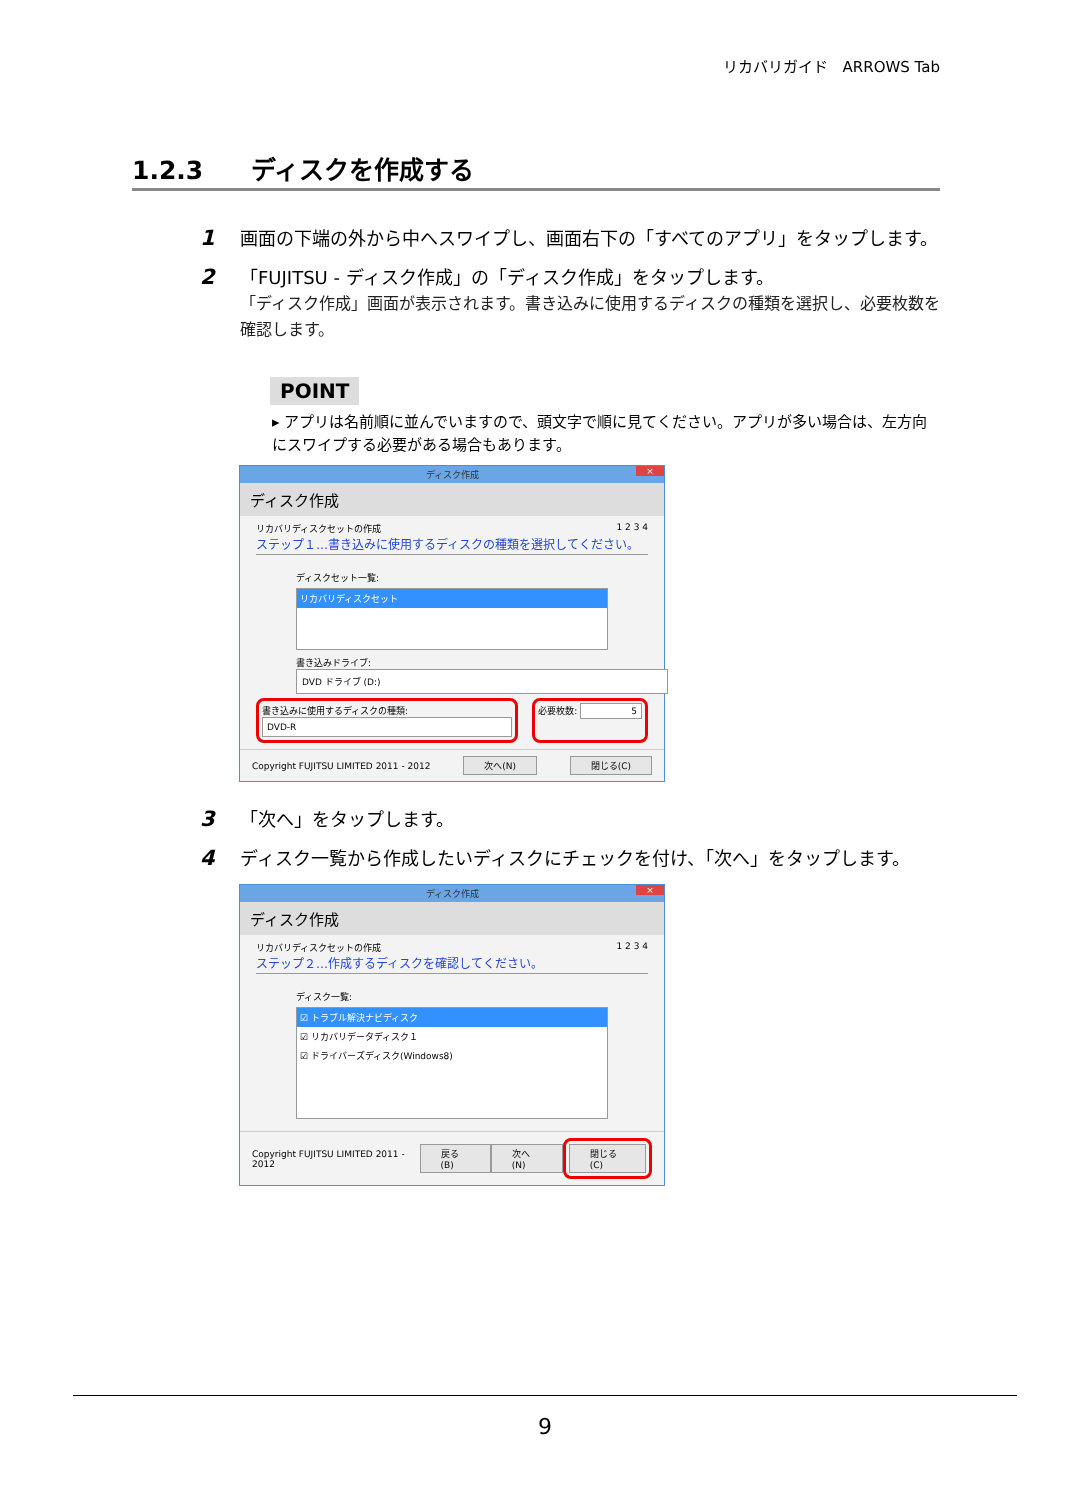リカバリガイド　ARROWS Tab
1.2.3 ディスクを作成する
1
画面の下端の外から中へスワイプし、画面右下の「すべてのアプリ」をタップします。
2
「FUJITSU - ディスク作成」の「ディスク作成」をタップします。
「ディスク作成」画面が表示されます。書き込みに使用するディスクの種類を選択し、必要枚数を確認します。
POINT
▸ アプリは名前順に並んでいますので、頭文字で順に見てください。アプリが多い場合は、左方向にスワイプする必要がある場合もあります。
ディスク作成 ×
ディスク作成
リカバリディスクセットの作成 1 2 3 4
ステップ１…書き込みに使用するディスクの種類を選択してください。
ディスクセット一覧:
リカバリディスクセット
書き込みドライブ:
DVD ドライブ (D:)
書き込みに使用するディスクの種類:
DVD-R
必要枚数: 5
Copyright FUJITSU LIMITED 2011 - 2012 次へ(N) 閉じる(C)
3
「次へ」をタップします。
4
ディスク一覧から作成したいディスクにチェックを付け、「次へ」をタップします。
ディスク作成 ×
ディスク作成
リカバリディスクセットの作成 1 2 3 4
ステップ２…作成するディスクを確認してください。
ディスク一覧:
☑ トラブル解決ナビディスク
☑ リカバリデータディスク１
☑ ドライバーズディスク(Windows8)
Copyright FUJITSU LIMITED 2011 - 2012 戻る(B) 次へ(N) 閉じる(C)
9